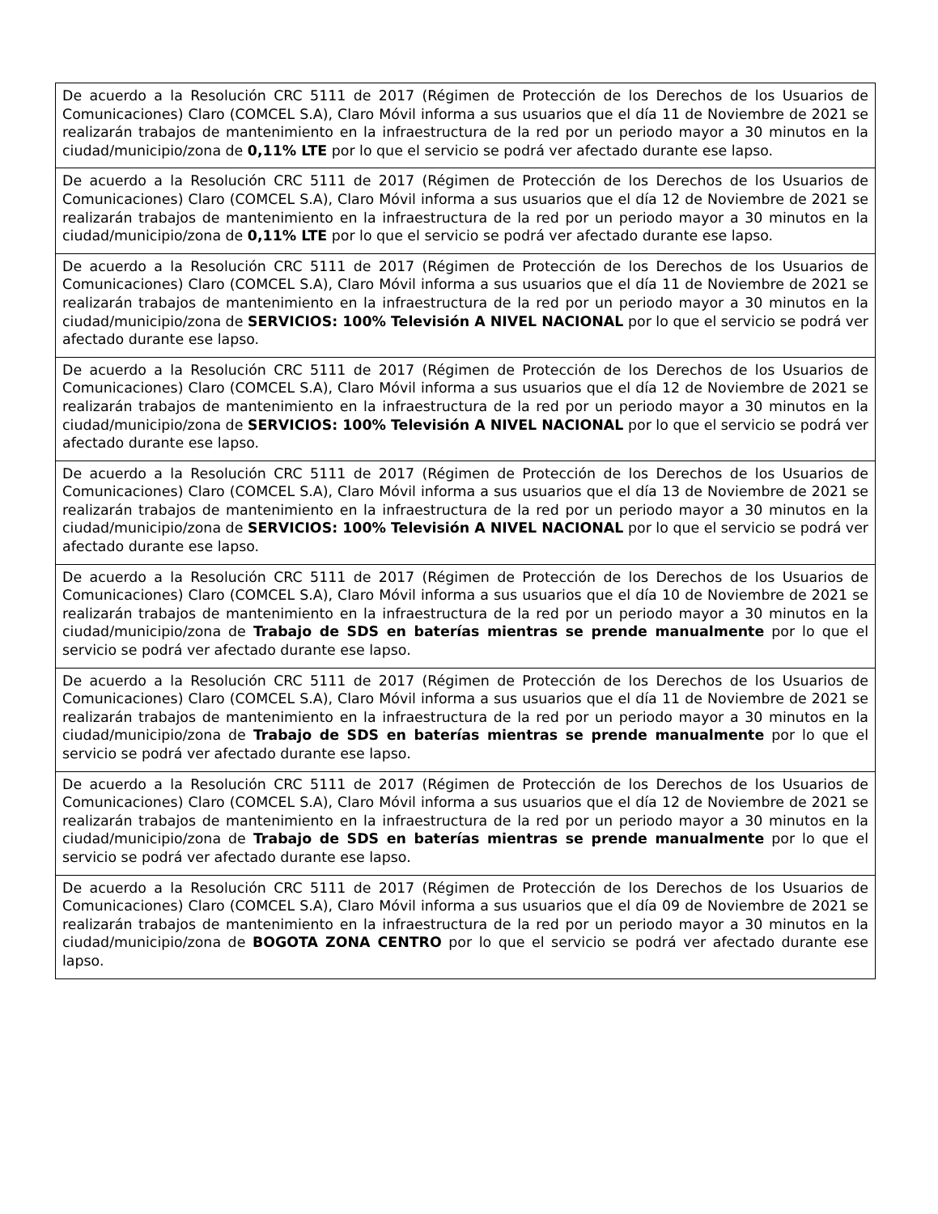| De acuerdo a la Resolución CRC 5111 de 2017 (Régimen de Protección de los Derechos de los Usuarios de Comunicaciones) Claro (COMCEL S.A), Claro Móvil informa a sus usuarios que el día 11 de Noviembre de 2021 se realizarán trabajos de mantenimiento en la infraestructura de la red por un periodo mayor a 30 minutos en la ciudad/municipio/zona de 0,11% LTE por lo que el servicio se podrá ver afectado durante ese lapso. |
| De acuerdo a la Resolución CRC 5111 de 2017 (Régimen de Protección de los Derechos de los Usuarios de Comunicaciones) Claro (COMCEL S.A), Claro Móvil informa a sus usuarios que el día 12 de Noviembre de 2021 se realizarán trabajos de mantenimiento en la infraestructura de la red por un periodo mayor a 30 minutos en la ciudad/municipio/zona de 0,11% LTE por lo que el servicio se podrá ver afectado durante ese lapso. |
| De acuerdo a la Resolución CRC 5111 de 2017 (Régimen de Protección de los Derechos de los Usuarios de Comunicaciones) Claro (COMCEL S.A), Claro Móvil informa a sus usuarios que el día 11 de Noviembre de 2021 se realizarán trabajos de mantenimiento en la infraestructura de la red por un periodo mayor a 30 minutos en la ciudad/municipio/zona de SERVICIOS: 100% Televisión A NIVEL NACIONAL por lo que el servicio se podrá ver afectado durante ese lapso. |
| De acuerdo a la Resolución CRC 5111 de 2017 (Régimen de Protección de los Derechos de los Usuarios de Comunicaciones) Claro (COMCEL S.A), Claro Móvil informa a sus usuarios que el día 12 de Noviembre de 2021 se realizarán trabajos de mantenimiento en la infraestructura de la red por un periodo mayor a 30 minutos en la ciudad/municipio/zona de SERVICIOS: 100% Televisión A NIVEL NACIONAL por lo que el servicio se podrá ver afectado durante ese lapso. |
| De acuerdo a la Resolución CRC 5111 de 2017 (Régimen de Protección de los Derechos de los Usuarios de Comunicaciones) Claro (COMCEL S.A), Claro Móvil informa a sus usuarios que el día 13 de Noviembre de 2021 se realizarán trabajos de mantenimiento en la infraestructura de la red por un periodo mayor a 30 minutos en la ciudad/municipio/zona de SERVICIOS: 100% Televisión A NIVEL NACIONAL por lo que el servicio se podrá ver afectado durante ese lapso. |
| De acuerdo a la Resolución CRC 5111 de 2017 (Régimen de Protección de los Derechos de los Usuarios de Comunicaciones) Claro (COMCEL S.A), Claro Móvil informa a sus usuarios que el día 10 de Noviembre de 2021 se realizarán trabajos de mantenimiento en la infraestructura de la red por un periodo mayor a 30 minutos en la ciudad/municipio/zona de Trabajo de SDS en baterías mientras se prende manualmente por lo que el servicio se podrá ver afectado durante ese lapso. |
| De acuerdo a la Resolución CRC 5111 de 2017 (Régimen de Protección de los Derechos de los Usuarios de Comunicaciones) Claro (COMCEL S.A), Claro Móvil informa a sus usuarios que el día 11 de Noviembre de 2021 se realizarán trabajos de mantenimiento en la infraestructura de la red por un periodo mayor a 30 minutos en la ciudad/municipio/zona de Trabajo de SDS en baterías mientras se prende manualmente por lo que el servicio se podrá ver afectado durante ese lapso. |
| De acuerdo a la Resolución CRC 5111 de 2017 (Régimen de Protección de los Derechos de los Usuarios de Comunicaciones) Claro (COMCEL S.A), Claro Móvil informa a sus usuarios que el día 12 de Noviembre de 2021 se realizarán trabajos de mantenimiento en la infraestructura de la red por un periodo mayor a 30 minutos en la ciudad/municipio/zona de Trabajo de SDS en baterías mientras se prende manualmente por lo que el servicio se podrá ver afectado durante ese lapso. |
| De acuerdo a la Resolución CRC 5111 de 2017 (Régimen de Protección de los Derechos de los Usuarios de Comunicaciones) Claro (COMCEL S.A), Claro Móvil informa a sus usuarios que el día 09 de Noviembre de 2021 se realizarán trabajos de mantenimiento en la infraestructura de la red por un periodo mayor a 30 minutos en la ciudad/municipio/zona de BOGOTA ZONA CENTRO por lo que el servicio se podrá ver afectado durante ese lapso. |